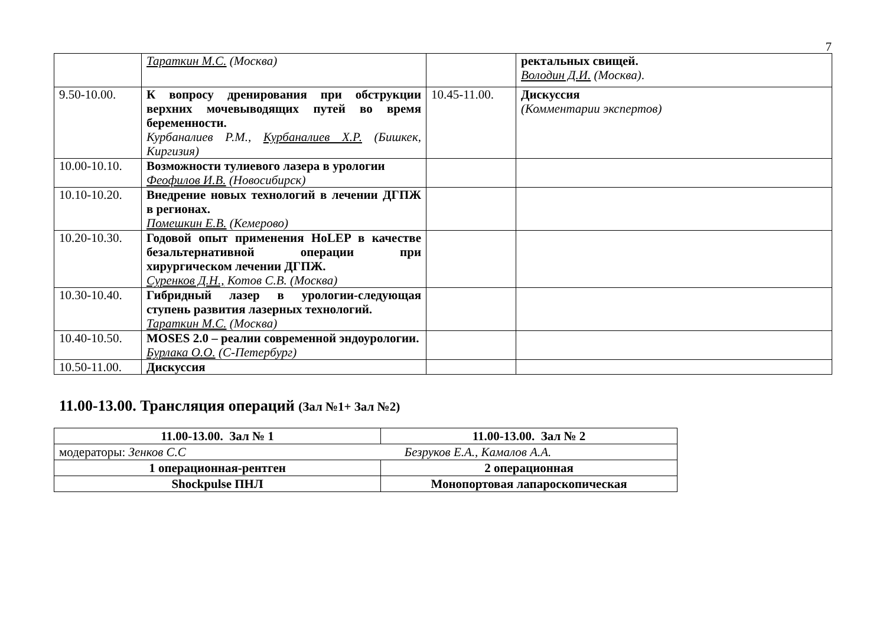7
| | Тараткин М.С. (Москва) | | ректальных свищей. Володин Д.И. (Москва) . |
| 9.50-10.00. | К вопросу дренирования при обструкции верхних мочевыводящих путей во время беременности. Курбаналиев Р.М., Курбаналиев Х.Р. (Бишкек, Киргизия) | 10.45-11.00. | Дискуссия (Комментарии экспертов) |
| 10.00-10.10. | Возможности тулиевого лазера в урологии Феофилов И.В. (Новосибирск) | | |
| 10.10-10.20. | Внедрение новых технологий в лечении ДГПЖ в регионах. Помешкин Е.В. (Кемерово) | | |
| 10.20-10.30. | Годовой опыт применения HoLEP в качестве безальтернативной операции при хирургическом лечении ДГПЖ. Суренков Д.Н., Котов С.В. (Москва) | | |
| 10.30-10.40. | Гибридный лазер в урологии-следующая ступень развития лазерных технологий. Тараткин М.С. (Москва) | | |
| 10.40-10.50. | MOSES 2.0 – реалии современной эндоурологии. Бурлака О.О. (С-Петербург) | | |
| 10.50-11.00. | Дискуссия | | |
11.00-13.00. Трансляция операций (Зал №1+ Зал №2)
| 11.00-13.00. Зал № 1 | 11.00-13.00. Зал № 2 |
| модераторы: Зенков С.С Безруков Е.А., Камалов А.А. | |
| 1 операционная-рентген | 2 операционная |
| Shockpulse ПНЛ | Монопортовая лапароскопическая |